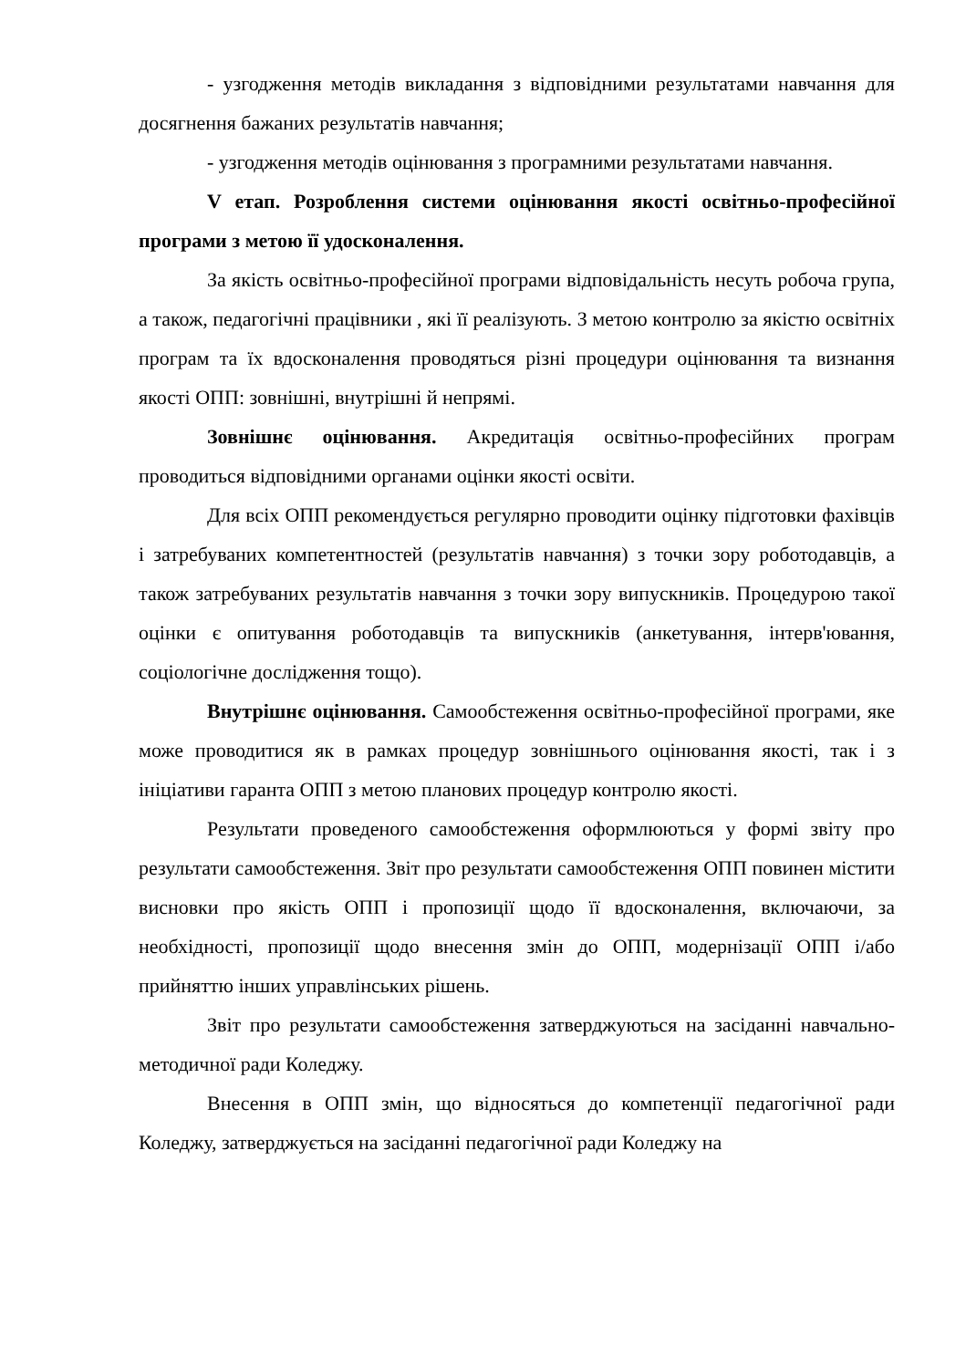- узгодження методів викладання з відповідними результатами навчання для досягнення бажаних результатів навчання;
- узгодження методів оцінювання з програмними результатами навчання.
V етап. Розроблення системи оцінювання якості освітньо-професійної програми з метою її удосконалення.
За якість освітньо-професійної програми відповідальність несуть робоча група, а також, педагогічні працівники , які її реалізують. З метою контролю за якістю освітніх програм та їх вдосконалення проводяться різні процедури оцінювання та визнання якості ОПП: зовнішні, внутрішні й непрямі.
Зовнішнє оцінювання. Акредитація освітньо-професійних програм проводиться відповідними органами оцінки якості освіти.
Для всіх ОПП рекомендується регулярно проводити оцінку підготовки фахівців і затребуваних компетентностей (результатів навчання) з точки зору роботодавців, а також затребуваних результатів навчання з точки зору випускників. Процедурою такої оцінки є опитування роботодавців та випускників (анкетування, інтерв'ювання, соціологічне дослідження тощо).
Внутрішнє оцінювання. Самообстеження освітньо-професійної програми, яке може проводитися як в рамках процедур зовнішнього оцінювання якості, так і з ініціативи гаранта ОПП з метою планових процедур контролю якості.
Результати проведеного самообстеження оформлюються у формі звіту про результати самообстеження. Звіт про результати самообстеження ОПП повинен містити висновки про якість ОПП і пропозиції щодо її вдосконалення, включаючи, за необхідності, пропозиції щодо внесення змін до ОПП, модернізації ОПП і/або прийняттю інших управлінських рішень.
Звіт про результати самообстеження затверджуються на засіданні навчально-методичної ради Коледжу.
Внесення в ОПП змін, що відносяться до компетенції педагогічної ради Коледжу, затверджується на засіданні педагогічної ради Коледжу на